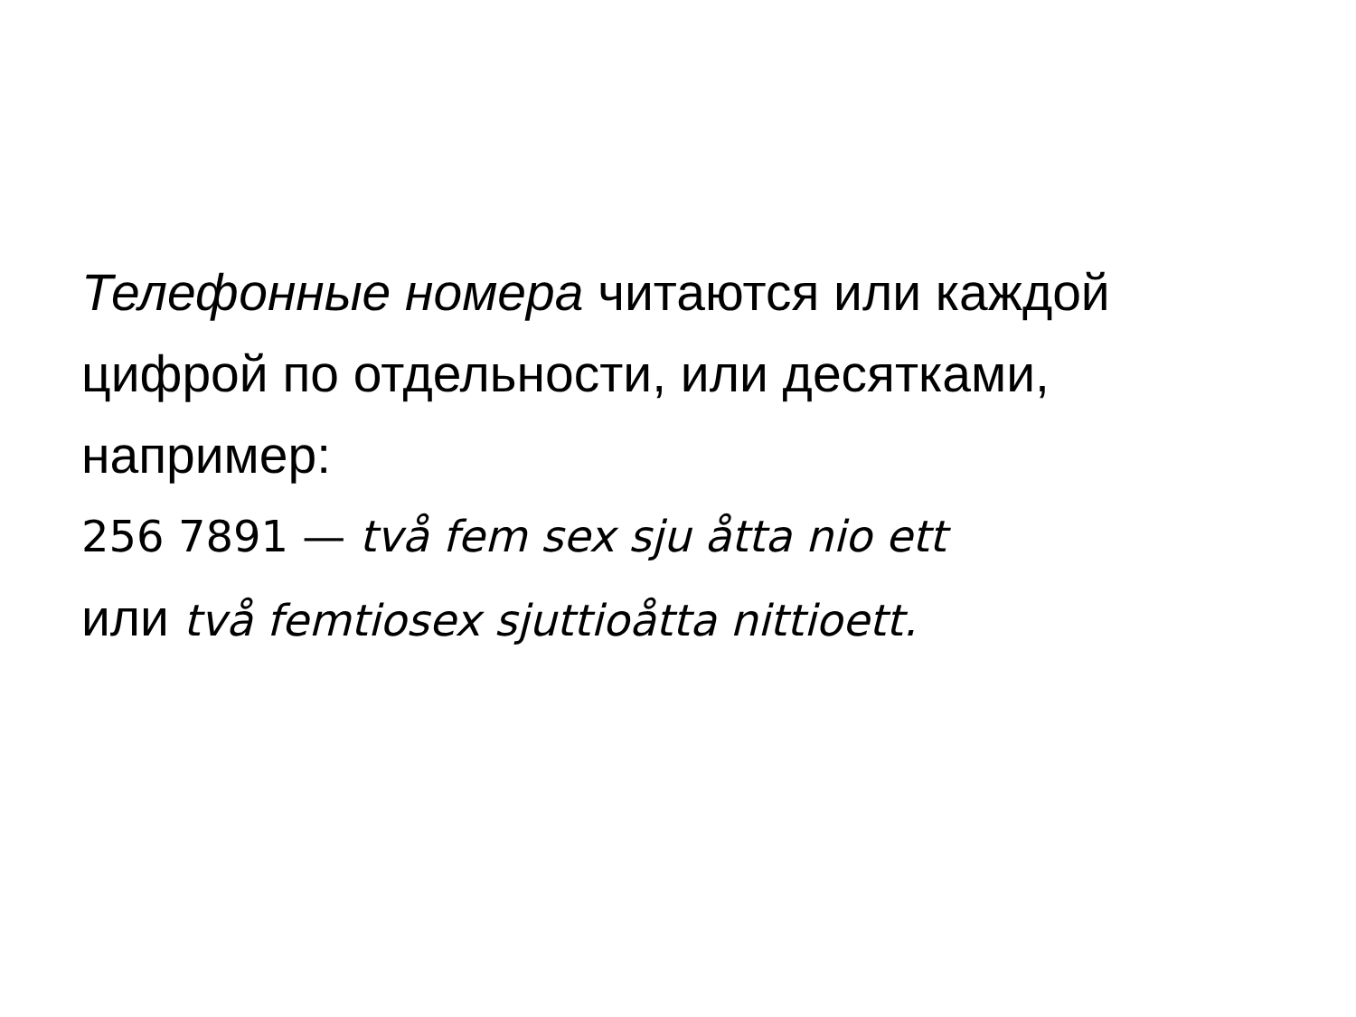Телефонные номера читаются или каждой цифрой по отдельности, или десятками, например:
256 7891 — två fem sex sju åtta nio ett
или två femtiosex sjuttioåtta nittioett.